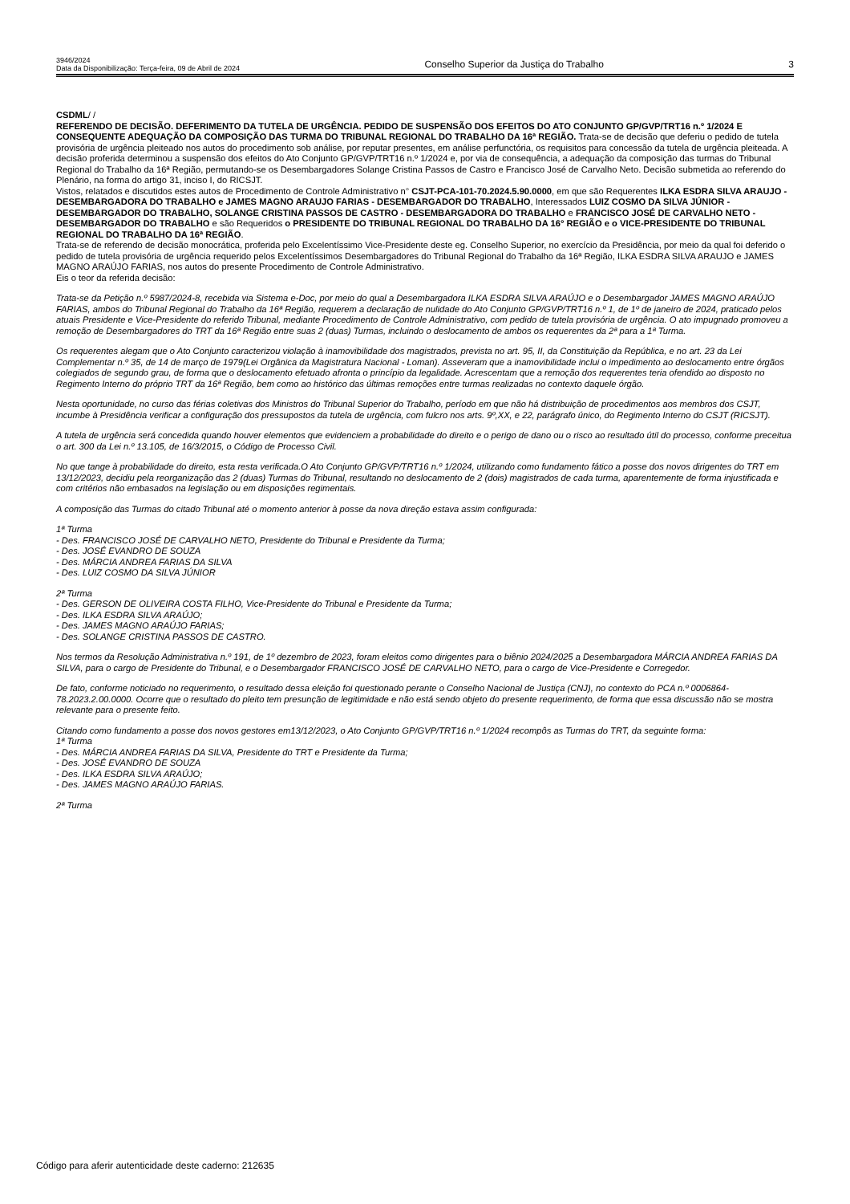3946/2024
Data da Disponibilização: Terça-feira, 09 de Abril de 2024
Conselho Superior da Justiça do Trabalho
3
CSDML/ /
REFERENDO DE DECISÃO. DEFERIMENTO DA TUTELA DE URGÊNCIA. PEDIDO DE SUSPENSÃO DOS EFEITOS DO ATO CONJUNTO GP/GVP/TRT16 n.º 1/2024 E CONSEQUENTE ADEQUAÇÃO DA COMPOSIÇÃO DAS TURMA DO TRIBUNAL REGIONAL DO TRABALHO DA 16ª REGIÃO. Trata-se de decisão que deferiu o pedido de tutela provisória de urgência pleiteado nos autos do procedimento sob análise, por reputar presentes, em análise perfunctória, os requisitos para concessão da tutela de urgência pleiteada. A decisão proferida determinou a suspensão dos efeitos do Ato Conjunto GP/GVP/TRT16 n.º 1/2024 e, por via de consequência, a adequação da composição das turmas do Tribunal Regional do Trabalho da 16ª Região, permutando-se os Desembargadores Solange Cristina Passos de Castro e Francisco José de Carvalho Neto. Decisão submetida ao referendo do Plenário, na forma do artigo 31, inciso I, do RICSJT.
Vistos, relatados e discutidos estes autos de Procedimento de Controle Administrativo n° CSJT-PCA-101-70.2024.5.90.0000, em que são Requerentes ILKA ESDRA SILVA ARAUJO - DESEMBARGADORA DO TRABALHO e JAMES MAGNO ARAUJO FARIAS - DESEMBARGADOR DO TRABALHO, Interessados LUIZ COSMO DA SILVA JÚNIOR - DESEMBARGADOR DO TRABALHO, SOLANGE CRISTINA PASSOS DE CASTRO - DESEMBARGADORA DO TRABALHO e FRANCISCO JOSÉ DE CARVALHO NETO - DESEMBARGADOR DO TRABALHO e são Requeridos o PRESIDENTE DO TRIBUNAL REGIONAL DO TRABALHO DA 16° REGIÃO e o VICE-PRESIDENTE DO TRIBUNAL REGIONAL DO TRABALHO DA 16ª REGIÃO.
Trata-se de referendo de decisão monocrática, proferida pelo Excelentíssimo Vice-Presidente deste eg. Conselho Superior, no exercício da Presidência, por meio da qual foi deferido o pedido de tutela provisória de urgência requerido pelos Excelentíssimos Desembargadores do Tribunal Regional do Trabalho da 16ª Região, ILKA ESDRA SILVA ARAUJO e JAMES MAGNO ARAÚJO FARIAS, nos autos do presente Procedimento de Controle Administrativo.
Eis o teor da referida decisão:
Trata-se da Petição n.º 5987/2024-8, recebida via Sistema e-Doc, por meio do qual a Desembargadora ILKA ESDRA SILVA ARAÚJO e o Desembargador JAMES MAGNO ARAÚJO FARIAS, ambos do Tribunal Regional do Trabalho da 16ª Região, requerem a declaração de nulidade do Ato Conjunto GP/GVP/TRT16 n.º 1, de 1º de janeiro de 2024, praticado pelos atuais Presidente e Vice-Presidente do referido Tribunal, mediante Procedimento de Controle Administrativo, com pedido de tutela provisória de urgência. O ato impugnado promoveu a remoção de Desembargadores do TRT da 16ª Região entre suas 2 (duas) Turmas, incluindo o deslocamento de ambos os requerentes da 2ª para a 1ª Turma.
Os requerentes alegam que o Ato Conjunto caracterizou violação à inamovibilidade dos magistrados, prevista no art. 95, II, da Constituição da República, e no art. 23 da Lei Complementar n.º 35, de 14 de março de 1979(Lei Orgânica da Magistratura Nacional - Loman). Asseveram que a inamovibilidade inclui o impedimento ao deslocamento entre órgãos colegiados de segundo grau, de forma que o deslocamento efetuado afronta o princípio da legalidade. Acrescentam que a remoção dos requerentes teria ofendido ao disposto no Regimento Interno do próprio TRT da 16ª Região, bem como ao histórico das últimas remoções entre turmas realizadas no contexto daquele órgão.
Nesta oportunidade, no curso das férias coletivas dos Ministros do Tribunal Superior do Trabalho, período em que não há distribuição de procedimentos aos membros dos CSJT, incumbe à Presidência verificar a configuração dos pressupostos da tutela de urgência, com fulcro nos arts. 9º,XX, e 22, parágrafo único, do Regimento Interno do CSJT (RICSJT).
A tutela de urgência será concedida quando houver elementos que evidenciem a probabilidade do direito e o perigo de dano ou o risco ao resultado útil do processo, conforme preceitua o art. 300 da Lei n.º 13.105, de 16/3/2015, o Código de Processo Civil.
No que tange à probabilidade do direito, esta resta verificada.O Ato Conjunto GP/GVP/TRT16 n.º 1/2024, utilizando como fundamento fático a posse dos novos dirigentes do TRT em 13/12/2023, decidiu pela reorganização das 2 (duas) Turmas do Tribunal, resultando no deslocamento de 2 (dois) magistrados de cada turma, aparentemente de forma injustificada e com critérios não embasados na legislação ou em disposições regimentais.
A composição das Turmas do citado Tribunal até o momento anterior à posse da nova direção estava assim configurada:
1ª Turma
- Des. FRANCISCO JOSÉ DE CARVALHO NETO, Presidente do Tribunal e Presidente da Turma;
- Des. JOSÉ EVANDRO DE SOUZA
- Des. MÁRCIA ANDREA FARIAS DA SILVA
- Des. LUIZ COSMO DA SILVA JÚNIOR
2ª Turma
- Des. GERSON DE OLIVEIRA COSTA FILHO, Vice-Presidente do Tribunal e Presidente da Turma;
- Des. ILKA ESDRA SILVA ARAÚJO;
- Des. JAMES MAGNO ARAÚJO FARIAS;
- Des. SOLANGE CRISTINA PASSOS DE CASTRO.
Nos termos da Resolução Administrativa n.º 191, de 1º dezembro de 2023, foram eleitos como dirigentes para o biênio 2024/2025 a Desembargadora MÁRCIA ANDREA FARIAS DA SILVA, para o cargo de Presidente do Tribunal, e o Desembargador FRANCISCO JOSÉ DE CARVALHO NETO, para o cargo de Vice-Presidente e Corregedor.
De fato, conforme noticiado no requerimento, o resultado dessa eleição foi questionado perante o Conselho Nacional de Justiça (CNJ), no contexto do PCA n.º 0006864-78.2023.2.00.0000. Ocorre que o resultado do pleito tem presunção de legitimidade e não está sendo objeto do presente requerimento, de forma que essa discussão não se mostra relevante para o presente feito.
Citando como fundamento a posse dos novos gestores em13/12/2023, o Ato Conjunto GP/GVP/TRT16 n.º 1/2024 recompôs as Turmas do TRT, da seguinte forma:
1ª Turma
- Des. MÁRCIA ANDREA FARIAS DA SILVA, Presidente do TRT e Presidente da Turma;
- Des. JOSÉ EVANDRO DE SOUZA
- Des. ILKA ESDRA SILVA ARAÚJO;
- Des. JAMES MAGNO ARAÚJO FARIAS.
2ª Turma
Código para aferir autenticidade deste caderno: 212635